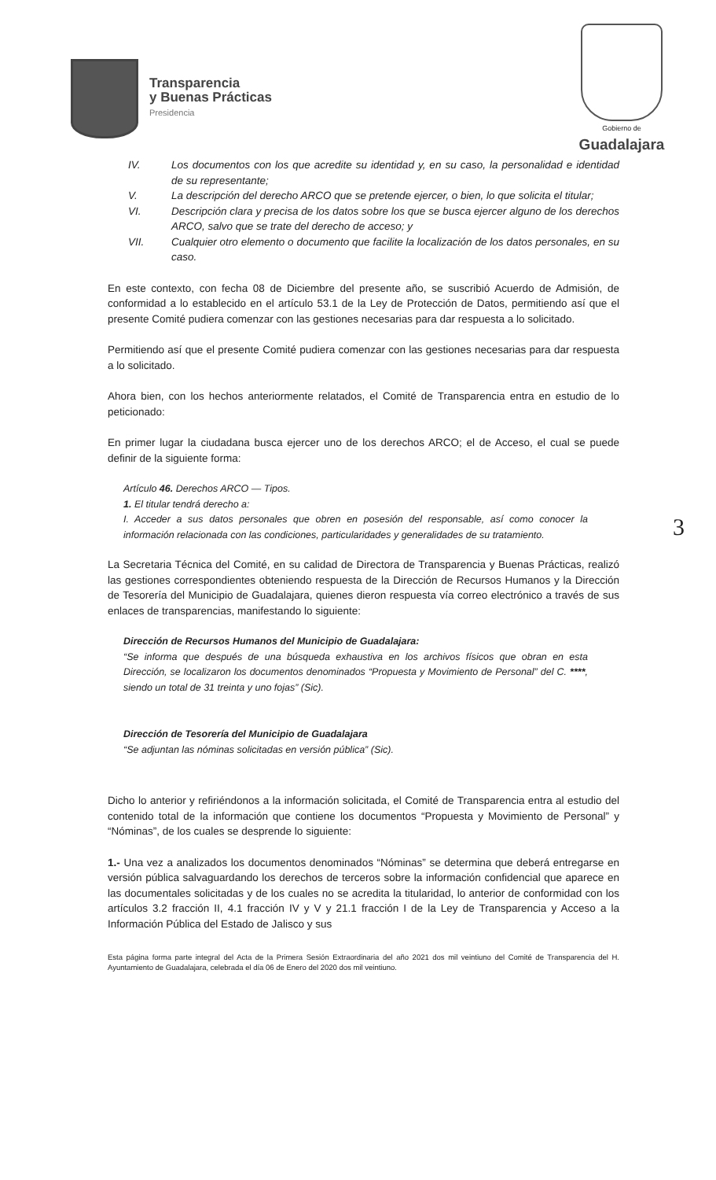Transparencia
y Buenas Prácticas
Presidencia
Gobierno de
Guadalajara
IV. Los documentos con los que acredite su identidad y, en su caso, la personalidad e identidad de su representante;
V. La descripción del derecho ARCO que se pretende ejercer, o bien, lo que solicita el titular;
VI. Descripción clara y precisa de los datos sobre los que se busca ejercer alguno de los derechos ARCO, salvo que se trate del derecho de acceso; y
VII. Cualquier otro elemento o documento que facilite la localización de los datos personales, en su caso.
En este contexto, con fecha 08 de Diciembre del presente año, se suscribió Acuerdo de Admisión, de conformidad a lo establecido en el artículo 53.1 de la Ley de Protección de Datos, permitiendo así que el presente Comité pudiera comenzar con las gestiones necesarias para dar respuesta a lo solicitado.
Permitiendo así que el presente Comité pudiera comenzar con las gestiones necesarias para dar respuesta a lo solicitado.
Ahora bien, con los hechos anteriormente relatados, el Comité de Transparencia entra en estudio de lo peticionado:
En primer lugar la ciudadana busca ejercer uno de los derechos ARCO; el de Acceso, el cual se puede definir de la siguiente forma:
Artículo 46. Derechos ARCO — Tipos.
1. El titular tendrá derecho a:
I. Acceder a sus datos personales que obren en posesión del responsable, así como conocer la información relacionada con las condiciones, particularidades y generalidades de su tratamiento.
La Secretaria Técnica del Comité, en su calidad de Directora de Transparencia y Buenas Prácticas, realizó las gestiones correspondientes obteniendo respuesta de la Dirección de Recursos Humanos y la Dirección de Tesorería del Municipio de Guadalajara, quienes dieron respuesta vía correo electrónico a través de sus enlaces de transparencias, manifestando lo siguiente:
Dirección de Recursos Humanos del Municipio de Guadalajara:
“Se informa que después de una búsqueda exhaustiva en los archivos físicos que obran en esta Dirección, se localizaron los documentos denominados “Propuesta y Movimiento de Personal” del C. ****, siendo un total de 31 treinta y uno fojas” (Sic).
Dirección de Tesorería del Municipio de Guadalajara
“Se adjuntan las nóminas solicitadas en versión pública” (Sic).
Dicho lo anterior y refiriéndonos a la información solicitada, el Comité de Transparencia entra al estudio del contenido total de la información que contiene los documentos “Propuesta y Movimiento de Personal” y “Nóminas”, de los cuales se desprende lo siguiente:
1.- Una vez a analizados los documentos denominados “Nóminas” se determina que deberá entregarse en versión pública salvaguardando los derechos de terceros sobre la información confidencial que aparece en las documentales solicitadas y de los cuales no se acredita la titularidad, lo anterior de conformidad con los artículos 3.2 fracción II, 4.1 fracción IV y V y 21.1 fracción I de la Ley de Transparencia y Acceso a la Información Pública del Estado de Jalisco y sus
Esta página forma parte integral del Acta de la Primera Sesión Extraordinaria del año 2021 dos mil veintiuno del Comité de Transparencia del H. Ayuntamiento de Guadalajara, celebrada el día 06 de Enero del 2020 dos mil veintiuno.
3